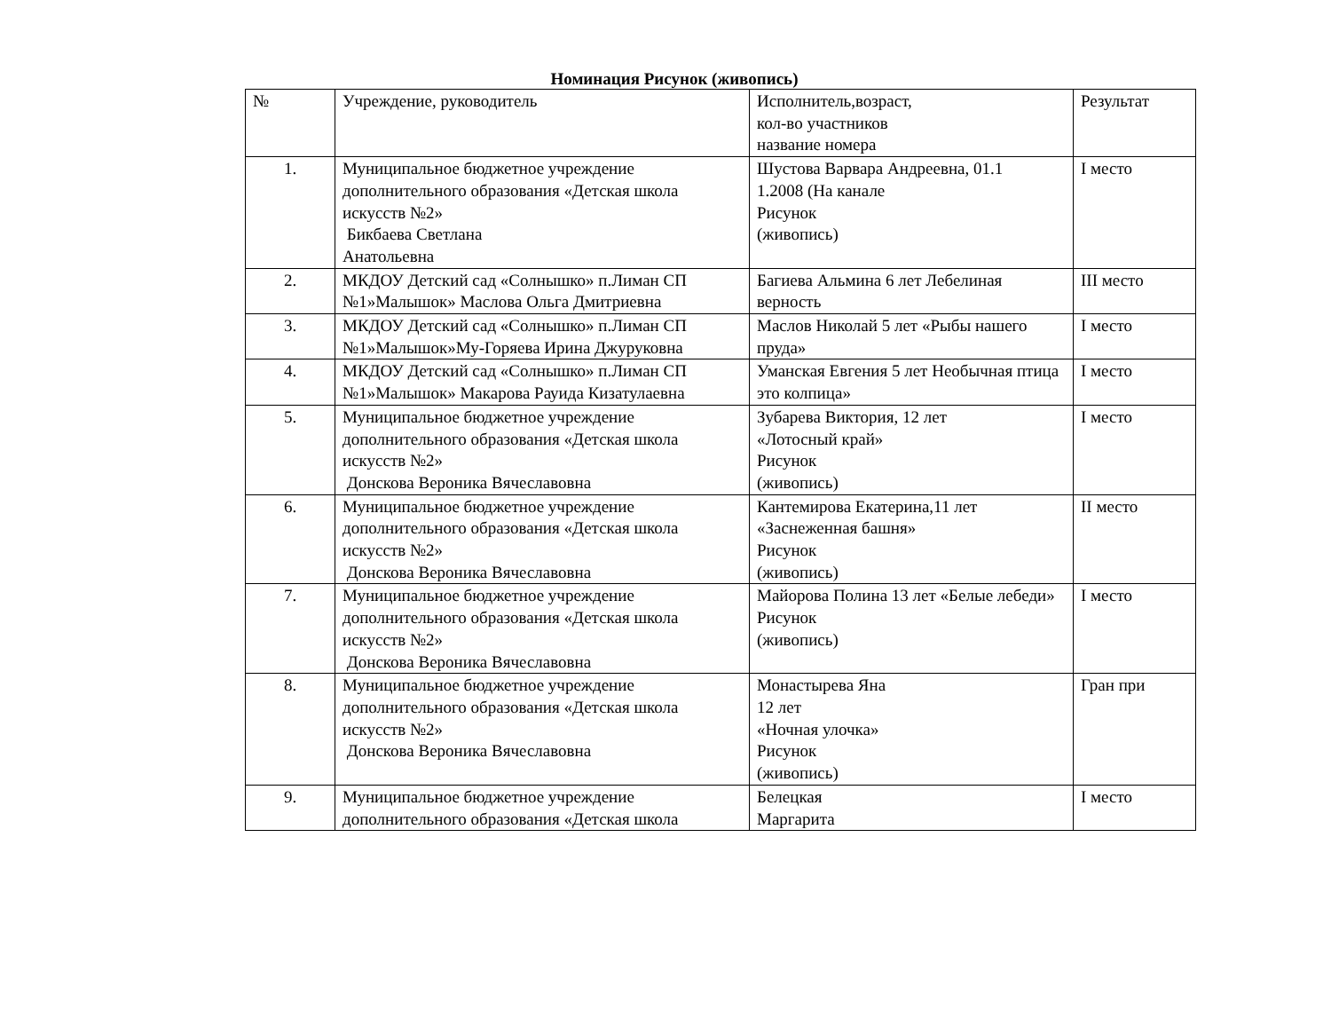Номинация Рисунок (живопись)
| № | Учреждение, руководитель | Исполнитель,возраст, кол-во участников название номера | Результат |
| 1. | Муниципальное бюджетное учреждение дополнительного образования «Детская школа искусств №2» Бикбаева Светлана Анатольевна | Шустова Варвара Андреевна, 01.1 1.2008 (На канале Рисунок (живопись) | I место |
| 2. | МКДОУ Детский сад «Солнышко» п.Лиман СП №1»Малышок» Маслова Ольга Дмитриевна | Багиева Альмина 6 лет Лебелиная верность | III место |
| 3. | МКДОУ Детский сад «Солнышко» п.Лиман СП №1»Малышок»Му-Горяева Ирина Джуруковна | Маслов Николай 5 лет «Рыбы нашего пруда» | I место |
| 4. | МКДОУ Детский сад «Солнышко» п.Лиман СП №1»Малышок» Макарова Рауида Кизатулаевна | Уманская Евгения 5 лет Необычная птица это колпица» | I место |
| 5. | Муниципальное бюджетное учреждение дополнительного образования «Детская школа искусств №2» Донскова Вероника Вячеславовна | Зубарева Виктория, 12 лет «Лотосный край» Рисунок (живопись) | I место |
| 6. | Муниципальное бюджетное учреждение дополнительного образования «Детская школа искусств №2» Донскова Вероника Вячеславовна | Кантемирова Екатерина,11 лет «Заснеженная башня» Рисунок (живопись) | II место |
| 7. | Муниципальное бюджетное учреждение дополнительного образования «Детская школа искусств №2» Донскова Вероника Вячеславовна | Майорова Полина 13 лет «Белые лебеди» Рисунок (живопись) | I место |
| 8. | Муниципальное бюджетное учреждение дополнительного образования «Детская школа искусств №2» Донскова Вероника Вячеславовна | Монастырева Яна 12 лет «Ночная улочка» Рисунок (живопись) | Гран при |
| 9. | Муниципальное бюджетное учреждение дополнительного образования «Детская школа | Белецкая Маргарита | I место |